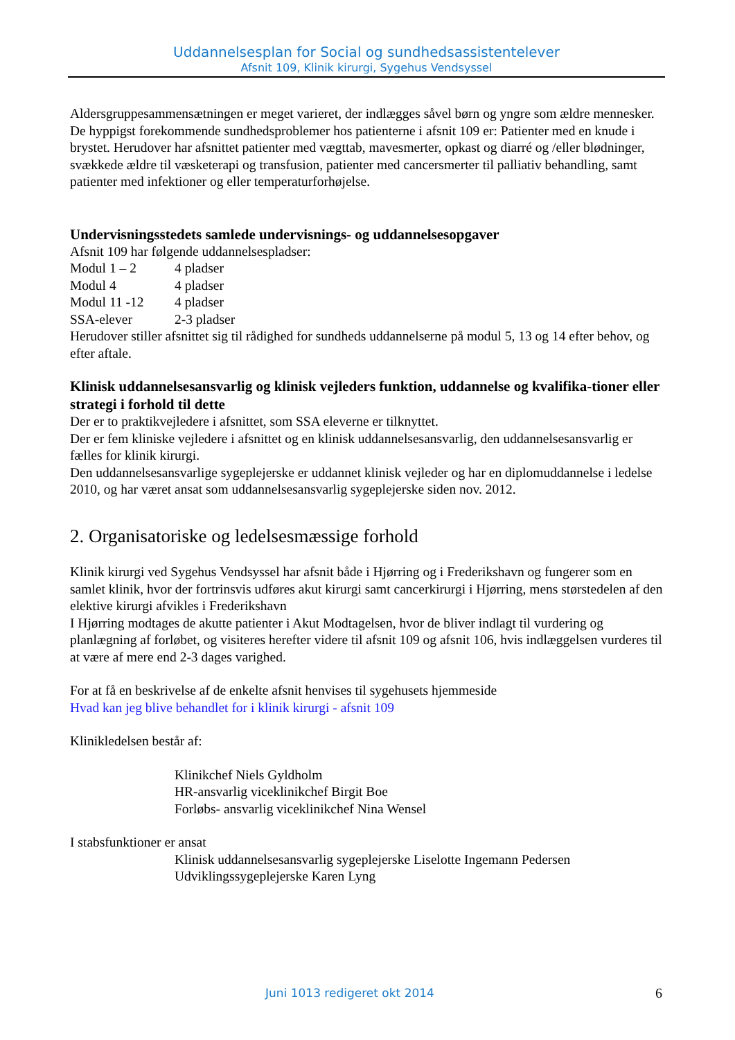Uddannelsesplan for Social og sundhedsassistentelever
Afsnit 109, Klinik kirurgi, Sygehus Vendsyssel
Aldersgruppesammensætningen er meget varieret, der indlægges såvel børn og yngre som ældre mennesker.
De hyppigst forekommende sundhedsproblemer hos patienterne i afsnit 109 er: Patienter med en knude i brystet. Herudover har afsnittet patienter med vægttab, mavesmerter, opkast og diarré og /eller blødninger, svækkede ældre til væsketerapi og transfusion, patienter med cancersmerter til palliativ behandling, samt patienter med infektioner og eller temperaturforhøjelse.
Undervisningsstedets samlede undervisnings- og uddannelsesopgaver
Afsnit 109 har følgende uddannelsespladser:
| Modul 1 – 2 | 4 pladser |
| Modul 4 | 4 pladser |
| Modul 11 -12 | 4 pladser |
| SSA-elever | 2-3 pladser |
Herudover stiller afsnittet sig til rådighed for sundheds uddannelserne på modul 5, 13 og 14 efter behov, og efter aftale.
Klinisk uddannelsesansvarlig og klinisk vejleders funktion, uddannelse og kvalifika-tioner eller strategi i forhold til dette
Der er to praktikvejledere i afsnittet, som SSA eleverne er tilknyttet.
Der er fem kliniske vejledere i afsnittet og en klinisk uddannelsesansvarlig, den uddannelsesansvarlig er fælles for klinik kirurgi.
Den uddannelsesansvarlige sygeplejerske er uddannet klinisk vejleder og har en diplomuddannelse i ledelse 2010, og har været ansat som uddannelsesansvarlig sygeplejerske siden nov. 2012.
2. Organisatoriske og ledelsesmæssige forhold
Klinik kirurgi ved Sygehus Vendsyssel har afsnit både i Hjørring og i Frederikshavn og fungerer som en samlet klinik, hvor der fortrinsvis udføres akut kirurgi samt cancerkirurgi i Hjørring, mens størstedelen af den elektive kirurgi afvikles i Frederikshavn
I Hjørring modtages de akutte patienter i Akut Modtagelsen, hvor de bliver indlagt til vurdering og planlægning af forløbet, og visiteres herefter videre til afsnit 109 og afsnit 106, hvis indlæggelsen vurderes til at være af mere end 2-3 dages varighed.
For at få en beskrivelse af de enkelte afsnit henvises til sygehusets hjemmeside
Hvad kan jeg blive behandlet for i klinik kirurgi - afsnit 109
Klinikledelsen består af:
Klinikchef Niels Gyldholm
HR-ansvarlig viceklinikchef Birgit Boe
Forløbs- ansvarlig viceklinikchef Nina Wensel
I stabsfunktioner er ansat
Klinisk uddannelsesansvarlig sygeplejerske Liselotte Ingemann Pedersen
Udviklingssygeplejerske Karen Lyng
Juni 1013 redigeret okt 2014 6